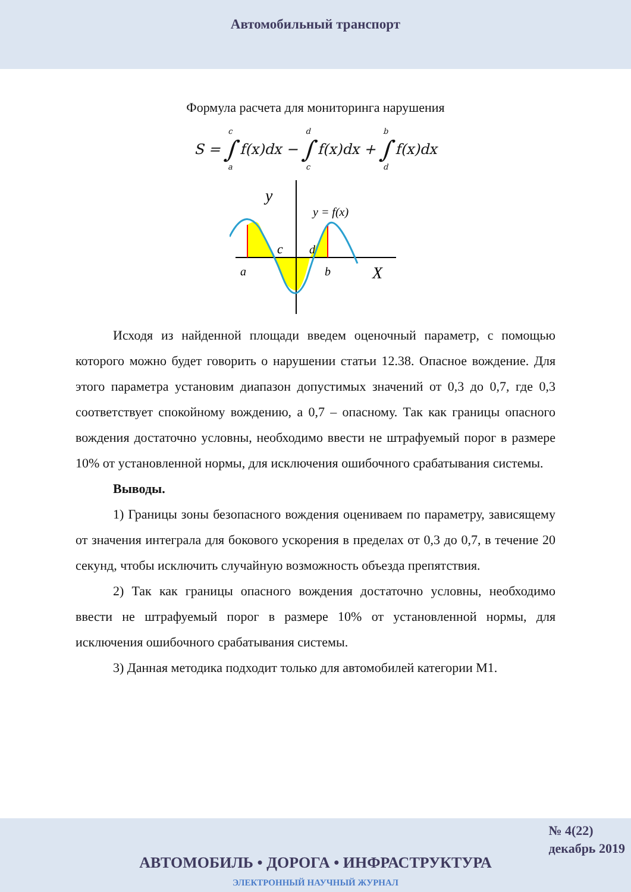Автомобильный транспорт
Формула расчета для мониторинга нарушения
| S = | c ∫ a | f(x)dx − | d ∫ c | f(x)dx + | b ∫ d | f(x)dx |
y
y = f(x)
c
d
a
b
X
Исходя из найденной площади введем оценочный параметр, с помощью которого можно будет говорить о нарушении статьи 12.38. Опасное вождение. Для этого параметра установим диапазон допустимых значений от 0,3 до 0,7, где 0,3 соответствует спокойному вождению, а 0,7 – опасному. Так как границы опасного вождения достаточно условны, необходимо ввести не штрафуемый порог в размере 10% от установленной нормы, для исключения ошибочного срабатывания системы.
Выводы.
1) Границы зоны безопасного вождения оцениваем по параметру, зависящему от значения интеграла для бокового ускорения в пределах от 0,3 до 0,7, в течение 20 секунд, чтобы исключить случайную возможность объезда препятствия.
2) Так как границы опасного вождения достаточно условны, необходимо ввести не штрафуемый порог в размере 10% от установленной нормы, для исключения ошибочного срабатывания системы.
3) Данная методика подходит только для автомобилей категории М1.
№ 4(22)
декабрь 2019
АВТОМОБИЛЬ • ДОРОГА • ИНФРАСТРУКТУРА
ЭЛЕКТРОННЫЙ НАУЧНЫЙ ЖУРНАЛ